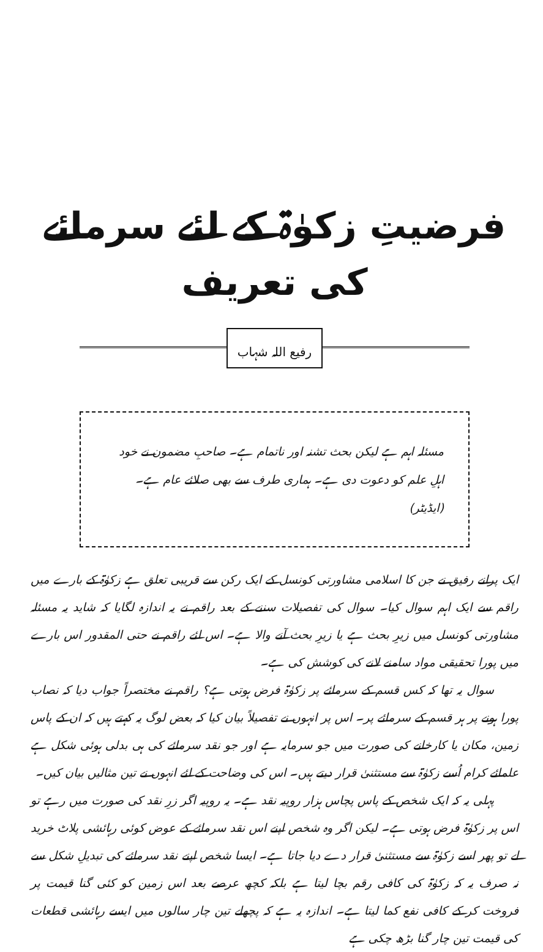فرضیتِ زکوٰۃ کے لئے سرمائے کی تعریف
رفیع اللہ شہاب
مسئلہ اہم ہے لیکن بحث تشنہ اور ناتمام ہے۔ صاحبِ مضمون نے خود اہلِ علم کو دعوت دی ہے۔ ہماری طرف سے بھی صلائے عام ہے۔ (ایڈیٹر)
ایک پرانے رفیق نے جن کا اسلامی مشاورتی کونسل کے ایک رکن سے قریبی تعلق ہے زکوٰۃ کے بارے میں راقم سے ایک اہم سوال کیا۔ سوال کی تفصیلات سننے کے بعد راقم نے یہ اندازہ لگایا کہ شاید یہ مسئلہ مشاورتی کونسل میں زیرِ بحث ہے یا زیرِ بحث آنے والا ہے۔ اس لئے راقم نے حتی المقدور اس بارے میں پورا تحقیقی مواد سامنے لانے کی کوشش کی ہے۔
سوال یہ تھا کہ کس قسم کے سرمائے پر زکوٰۃ فرض ہوتی ہے؟ راقم نے مختصراً جواب دیا کہ نصاب پورا ہونے پر ہر قسم کے سرمائے پر۔ اس پر انہوں نے تفصیلاً بیان کیا کہ بعض لوگ یہ کہتے ہیں کہ ان کے پاس زمین، مکان یا کارخانے کی صورت میں جو سرمایہ ہے اور جو نقد سرمائے کی ہی بدلی ہوئی شکل ہے علمائے کرام اُسے زکوٰۃ سے مستثنیٰ قرار دیتے ہیں۔ اس کی وضاحت کے لئے انہوں نے تین مثالیں بیان کیں۔
پہلی یہ کہ ایک شخص کے پاس پچاس ہزار روپیہ نقد ہے۔ یہ روپیہ اگر زرِ نقد کی صورت میں رہے تو اس پر زکوٰۃ فرض ہوتی ہے۔ لیکن اگر وہ شخص اپنے اس نقد سرمائے کے عوض کوئی رہائشی پلاٹ خرید لے تو پھر اسے زکوٰۃ سے مستثنیٰ قرار دے دیا جاتا ہے۔ ایسا شخص اپنے نقد سرمائے کی تبدیلِ شکل سے نہ صرف یہ کہ زکوٰۃ کی کافی رقم بچا لیتا ہے بلکہ کچھ عرصے بعد اس زمین کو کئی گنا قیمت پر فروخت کر کے کافی نفع کما لیتا ہے۔ اندازہ یہ ہے کہ پچھلے تین چار سالوں میں ایسے رہائشی قطعات کی قیمت تین چار گنا بڑھ چکی ہے